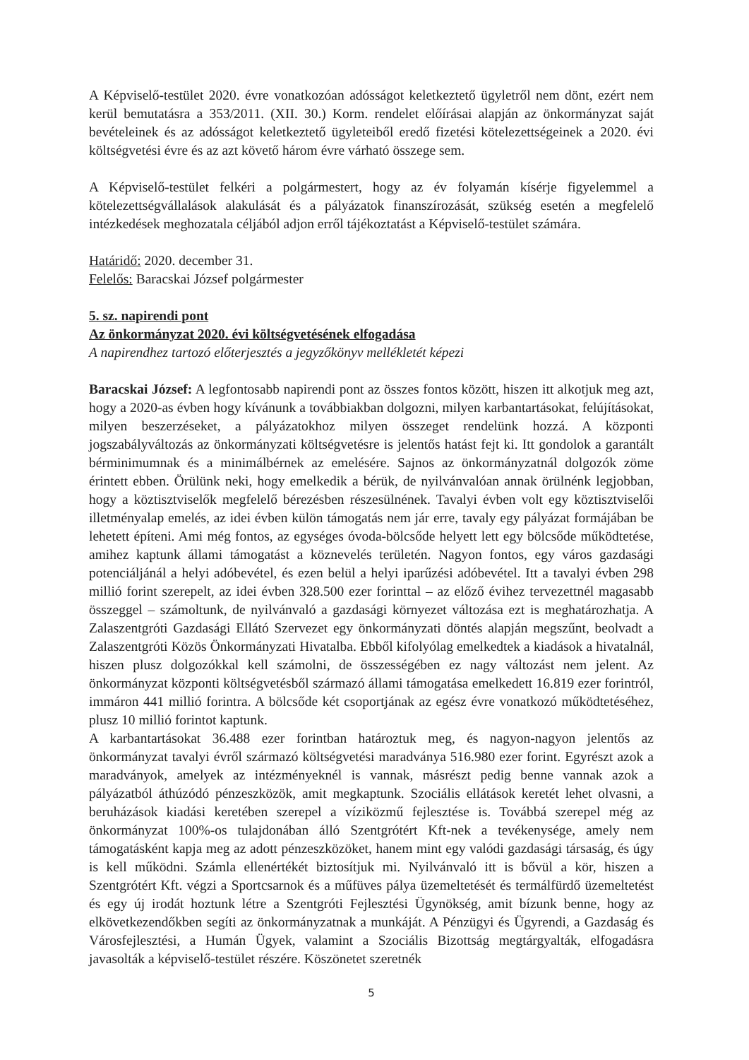A Képviselő-testület 2020. évre vonatkozóan adósságot keletkeztető ügyletről nem dönt, ezért nem kerül bemutatásra a 353/2011. (XII. 30.) Korm. rendelet előírásai alapján az önkormányzat saját bevételeinek és az adósságot keletkeztető ügyleteiből eredő fizetési kötelezettségeinek a 2020. évi költségvetési évre és az azt követő három évre várható összege sem.
A Képviselő-testület felkéri a polgármestert, hogy az év folyamán kísérje figyelemmel a kötelezettségvállalások alakulását és a pályázatok finanszírozását, szükség esetén a megfelelő intézkedések meghozatala céljából adjon erről tájékoztatást a Képviselő-testület számára.
Határidő: 2020. december 31.
Felelős: Baracskai József polgármester
5. sz. napirendi pont
Az önkormányzat 2020. évi költségvetésének elfogadása
A napirendhez tartozó előterjesztés a jegyzőkönyv mellékletét képezi
Baracskai József: A legfontosabb napirendi pont az összes fontos között, hiszen itt alkotjuk meg azt, hogy a 2020-as évben hogy kívánunk a továbbiakban dolgozni, milyen karbantartásokat, felújításokat, milyen beszerzéseket, a pályázatokhoz milyen összeget rendelünk hozzá. A központi jogszabályváltozás az önkormányzati költségvetésre is jelentős hatást fejt ki. Itt gondolok a garantált bérminimumnak és a minimálbérnek az emelésére. Sajnos az önkormányzatnál dolgozók zöme érintett ebben. Örülünk neki, hogy emelkedik a bérük, de nyilvánvalóan annak örülnénk legjobban, hogy a köztisztviselők megfelelő bérezésben részesülnének. Tavalyi évben volt egy köztisztviselői illetményalap emelés, az idei évben külön támogatás nem jár erre, tavaly egy pályázat formájában be lehetett építeni. Ami még fontos, az egységes óvoda-bölcsőde helyett lett egy bölcsőde működtetése, amihez kaptunk állami támogatást a köznevelés területén. Nagyon fontos, egy város gazdasági potenciáljánál a helyi adóbevétel, és ezen belül a helyi iparűzési adóbevétel. Itt a tavalyi évben 298 millió forint szerepelt, az idei évben 328.500 ezer forinttal – az előző évihez tervezettnél magasabb összeggel – számoltunk, de nyilvánvaló a gazdasági környezet változása ezt is meghatározhatja. A Zalaszentgróti Gazdasági Ellátó Szervezet egy önkormányzati döntés alapján megszűnt, beolvadt a Zalaszentgróti Közös Önkormányzati Hivatalba. Ebből kifolyólag emelkedtek a kiadások a hivatalnál, hiszen plusz dolgozókkal kell számolni, de összességében ez nagy változást nem jelent. Az önkormányzat központi költségvetésből származó állami támogatása emelkedett 16.819 ezer forintról, immáron 441 millió forintra. A bölcsőde két csoportjának az egész évre vonatkozó működtetéséhez, plusz 10 millió forintot kaptunk.
A karbantartásokat 36.488 ezer forintban határoztuk meg, és nagyon-nagyon jelentős az önkormányzat tavalyi évről származó költségvetési maradványa 516.980 ezer forint. Egyrészt azok a maradványok, amelyek az intézményeknél is vannak, másrészt pedig benne vannak azok a pályázatból áthúzódó pénzeszközök, amit megkaptunk. Szociális ellátások keretét lehet olvasni, a beruházások kiadási keretében szerepel a víziközmű fejlesztése is. Továbbá szerepel még az önkormányzat 100%-os tulajdonában álló Szentgrótért Kft-nek a tevékenysége, amely nem támogatásként kapja meg az adott pénzeszközöket, hanem mint egy valódi gazdasági társaság, és úgy is kell működni. Számla ellenértékét biztosítjuk mi. Nyilvánvaló itt is bővül a kör, hiszen a Szentgrótért Kft. végzi a Sportcsarnok és a műfüves pálya üzemeltetését és termálfürdő üzemeltetést és egy új irodát hoztunk létre a Szentgróti Fejlesztési Ügynökség, amit bízunk benne, hogy az elkövetkezendőkben segíti az önkormányzatnak a munkáját. A Pénzügyi és Ügyrendi, a Gazdaság és Városfejlesztési, a Humán Ügyek, valamint a Szociális Bizottság megtárgyalták, elfogadásra javasolták a képviselő-testület részére. Köszönetet szeretnék
5